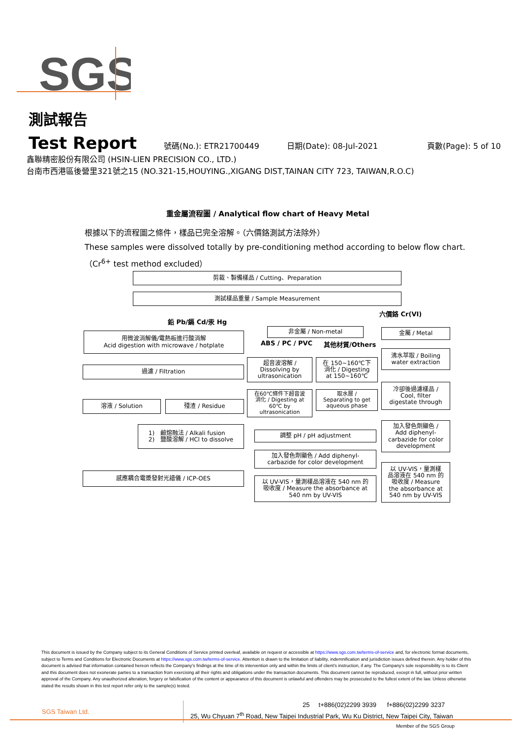SGS
測試報告
Test Report 號碼(No.): ETR21700449 日期(Date): 08-Jul-2021 頁數(Page): 5 of 10
鑫聯精密股份有限公司 (HSIN-LIEN PRECISION CO., LTD.)
台南市西港區後營里321號之15 (NO.321-15,HOUYING.,XIGANG DIST,TAINAN CITY 723, TAIWAN,R.O.C)
重金屬流程圖 / Analytical flow chart of Heavy Metal
根據以下的流程圖之條件，樣品已完全溶解。（六價鉻測試方法除外）
These samples were dissolved totally by pre-conditioning method according to below flow chart.
（Cr<sup>6+</sup> test method excluded）
剪裁、製備樣品 / Cutting、Preparation
測試樣品重量 / Sample Measurement
六價鉻 Cr(VI)
鉛 Pb/鎘 Cd/汞 Hg
非金屬 / Non-metal 金屬 / Metal
用微波消解儀/電熱板進行酸消解
Acid digestion with microwave / hotplate
ABS / PC / PVC 其他材質/Others
沸水萃取 / Boiling
water extraction
超音波溶解 /
Dissolving by
ultrasonication
在 150~160℃下
消化 / Digesting
at 150~160℃
過濾 / Filtration
冷卻後過濾樣品 /
Cool, filter
digestate through
在60℃條件下超音波
消化 / Digesting at
60℃ by
ultrasonication
取水層 /
Separating to get
aqueous phase
溶液 / Solution 殘渣 / Residue
加入發色劑顯色 /
Add diphenyl-
carbazide for color
development
1) 鹼熔融法 / Alkali fusion
2) 鹽酸溶解 / HCl to dissolve
調整 pH / pH adjustment
加入發色劑顯色 / Add diphenyl-
carbazide for color development
以 UV-VIS，量測樣
品溶液在 540 nm 的
吸收度 / Measure
the absorbance at
540 nm by UV-VIS
感應耦合電漿發射光譜儀 / ICP-OES
以 UV-VIS，量測樣品溶液在 540 nm 的
吸收度 / Measure the absorbance at
540 nm by UV-VIS
This document is issued by the Company subject to its General Conditions of Service printed overleaf, available on request or accessible at https://www.sgs.com.tw/terms-of-service and, for electronic format documents, subject to Terms and Conditions for Electronic Documents at https://www.sgs.com.tw/terms-of-service. Attention is drawn to the limitation of liability, indemnification and jurisdiction issues defined therein. Any holder of this document is advised that information contained hereon reflects the Company's findings at the time of its intervention only and within the limits of client's instruction, if any. The Company's sole responsibility is to its Client and this document does not exonerate parties to a transaction from exercising all their rights and obligations under the transaction documents. This document cannot be reproduced, except in full, without prior written approval of the Company. Any unauthorized alteration, forgery or falsification of the content or appearance of this document is unlawful and offenders may be prosecuted to the fullest extent of the law. Unless otherwise stated the results shown in this test report refer only to the sample(s) tested.
SGS Taiwan Ltd.
25 t+886(02)2299 3939 f+886(02)2299 3237
25, Wu Chyuan 7<sup>th</sup> Road, New Taipei Industrial Park, Wu Ku District, New Taipei City, Taiwan
Member of the SGS Group